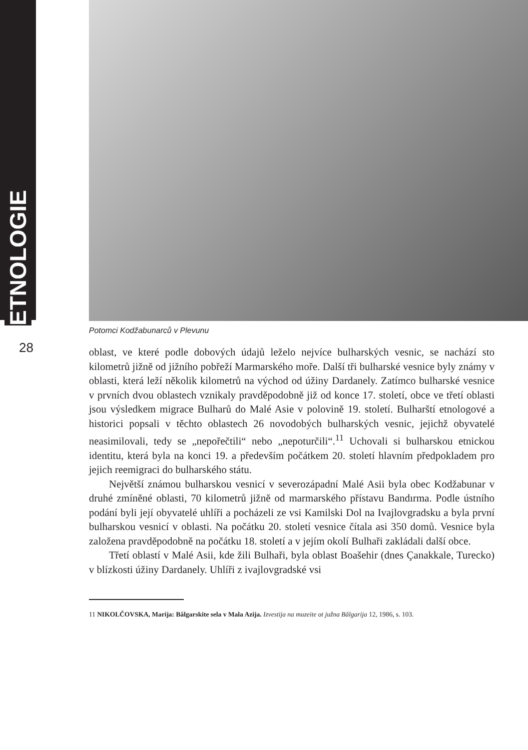ETNOLOGIE
28
Potomci Kodžabunarců v Plevunu
oblast, ve které podle dobových údajů leželo nejvíce bulharských vesnic, se nachází sto kilometrů jižně od jižního pobřeží Marmarského moře. Další tři bulharské vesnice byly známy v oblasti, která leží několik kilometrů na východ od úžiny Dardanely. Zatímco bulharské vesnice v prvních dvou oblastech vznikaly pravděpodobně již od konce 17. století, obce ve třetí oblasti jsou výsledkem migrace Bulharů do Malé Asie v polovině 19. století. Bulharští etnologové a historici popsali v těchto oblastech 26 novodobých bulharských vesnic, jejichž obyvatelé neasimilovali, tedy se „nepořečtili“ nebo „nepoturčili“.<sup>11</sup> Uchovali si bulharskou etnickou identitu, která byla na konci 19. a především počátkem 20. století hlavním předpokladem pro jejich reemigraci do bulharského státu.
Největší známou bulharskou vesnicí v severozápadní Malé Asii byla obec Kodžabunar v druhé zmíněné oblasti, 70 kilometrů jižně od marmarského přístavu Bandırma. Podle ústního podání byli její obyvatelé uhlíři a pocházeli ze vsi Kamilski Dol na Ivajlovgradsku a byla první bulharskou vesnicí v oblasti. Na počátku 20. století vesnice čítala asi 350 domů. Vesnice byla založena pravděpodobně na počátku 18. století a v jejím okolí Bulhaři zakládali další obce.
Třetí oblastí v Malé Asii, kde žili Bulhaři, byla oblast Boašehir (dnes Çanakkale, Turecko) v blízkosti úžiny Dardanely. Uhlíři z ivajlovgradské vsi
11 NIKOLČOVSKA, Marija: Bălgarskite sela v Mala Azija. Izvestija na muzeite ot južna Bălgarija 12, 1986, s. 103.